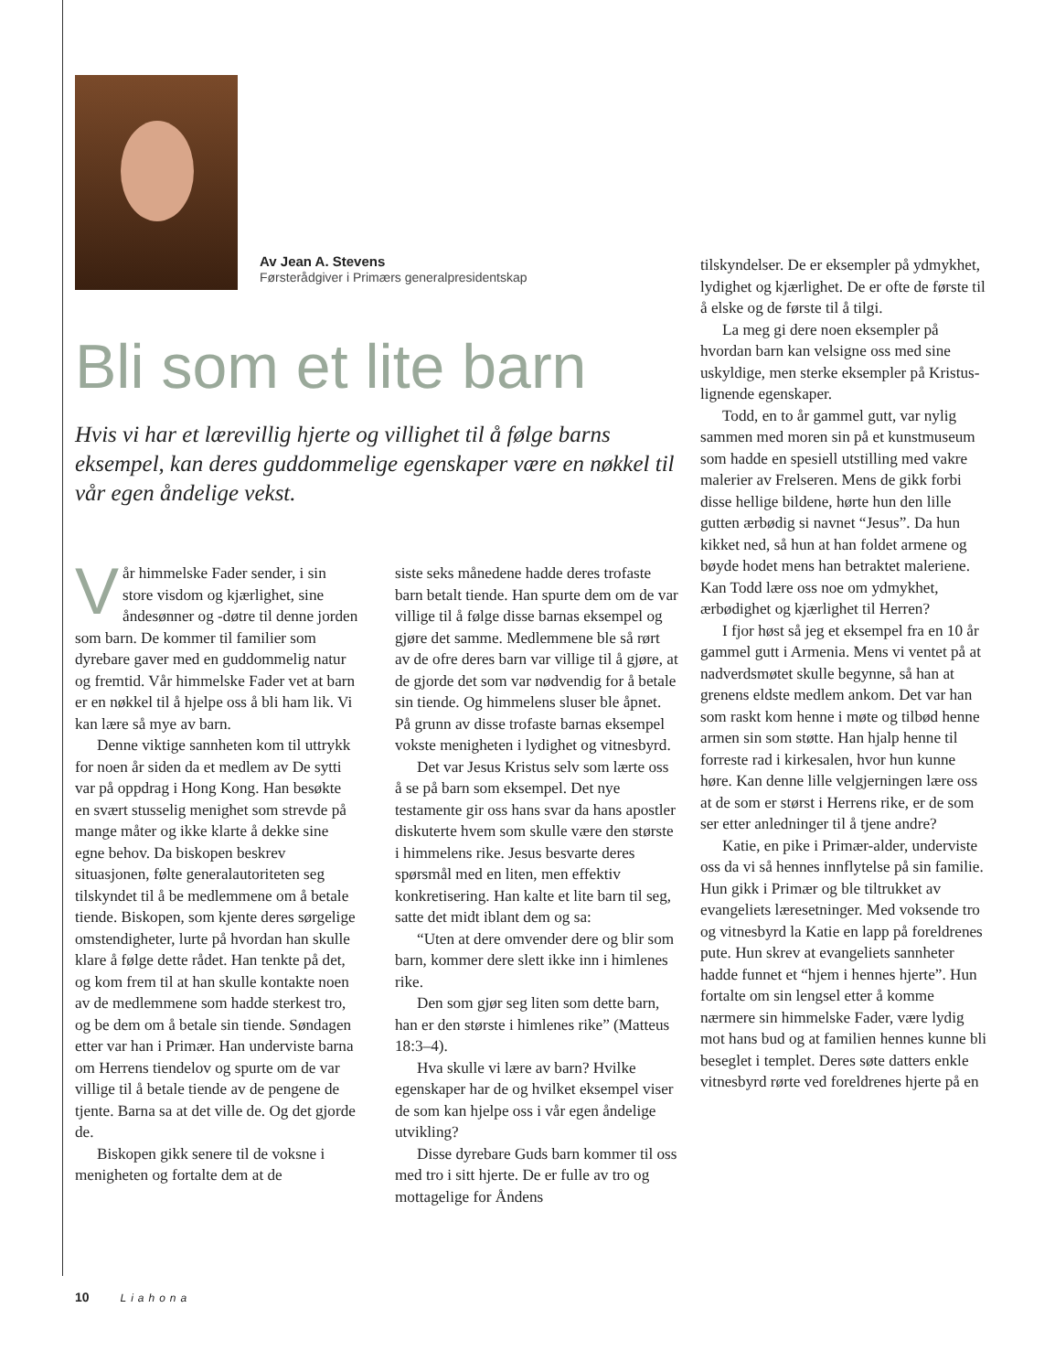Av Jean A. Stevens
Førsterådgiver i Primærs generalpresidentskap
Bli som et lite barn
Hvis vi har et lærevillig hjerte og villighet til å følge barns eksempel, kan deres guddommelige egenskaper være en nøkkel til vår egen åndelige vekst.
Vår himmelske Fader sender, i sin store visdom og kjærlighet, sine åndesønner og -døtre til denne jorden som barn. De kommer til familier som dyrebare gaver med en guddommelig natur og fremtid. Vår himmelske Fader vet at barn er en nøkkel til å hjelpe oss å bli ham lik. Vi kan lære så mye av barn.
Denne viktige sannheten kom til uttrykk for noen år siden da et medlem av De sytti var på oppdrag i Hong Kong. Han besøkte en svært stusselig menighet som strevde på mange måter og ikke klarte å dekke sine egne behov. Da biskopen beskrev situasjonen, følte generalautoriteten seg tilskyndet til å be medlemmene om å betale tiende. Biskopen, som kjente deres sørgelige omstendigheter, lurte på hvordan han skulle klare å følge dette rådet. Han tenkte på det, og kom frem til at han skulle kontakte noen av de medlemmene som hadde sterkest tro, og be dem om å betale sin tiende. Søndagen etter var han i Primær. Han underviste barna om Herrens tiendelov og spurte om de var villige til å betale tiende av de pengene de tjente. Barna sa at det ville de. Og det gjorde de.
Biskopen gikk senere til de voksne i menigheten og fortalte dem at de
siste seks månedene hadde deres trofaste barn betalt tiende. Han spurte dem om de var villige til å følge disse barnas eksempel og gjøre det samme. Medlemmene ble så rørt av de ofre deres barn var villige til å gjøre, at de gjorde det som var nødvendig for å betale sin tiende. Og himmelens sluser ble åpnet. På grunn av disse trofaste barnas eksempel vokste menigheten i lydighet og vitnesbyrd.
Det var Jesus Kristus selv som lærte oss å se på barn som eksempel. Det nye testamente gir oss hans svar da hans apostler diskuterte hvem som skulle være den største i himmelens rike. Jesus besvarte deres spørsmål med en liten, men effektiv konkretisering. Han kalte et lite barn til seg, satte det midt iblant dem og sa:
“Uten at dere omvender dere og blir som barn, kommer dere slett ikke inn i himlenes rike.
Den som gjør seg liten som dette barn, han er den største i himlenes rike” (Matteus 18:3–4).
Hva skulle vi lære av barn? Hvilke egenskaper har de og hvilket eksempel viser de som kan hjelpe oss i vår egen åndelige utvikling?
Disse dyrebare Guds barn kommer til oss med tro i sitt hjerte. De er fulle av tro og mottagelige for Åndens
tilskyndelser. De er eksempler på ydmykhet, lydighet og kjærlighet. De er ofte de første til å elske og de første til å tilgi.
La meg gi dere noen eksempler på hvordan barn kan velsigne oss med sine uskyldige, men sterke eksempler på Kristus-lignende egenskaper.
Todd, en to år gammel gutt, var nylig sammen med moren sin på et kunstmuseum som hadde en spesiell utstilling med vakre malerier av Frelseren. Mens de gikk forbi disse hellige bildene, hørte hun den lille gutten ærbødig si navnet “Jesus”. Da hun kikket ned, så hun at han foldet armene og bøyde hodet mens han betraktet maleriene. Kan Todd lære oss noe om ydmykhet, ærbødighet og kjærlighet til Herren?
I fjor høst så jeg et eksempel fra en 10 år gammel gutt i Armenia. Mens vi ventet på at nadverdsmøtet skulle begynne, så han at grenens eldste medlem ankom. Det var han som raskt kom henne i møte og tilbød henne armen sin som støtte. Han hjalp henne til forreste rad i kirkesalen, hvor hun kunne høre. Kan denne lille velgjerningen lære oss at de som er størst i Herrens rike, er de som ser etter anledninger til å tjene andre?
Katie, en pike i Primær-alder, underviste oss da vi så hennes innflytelse på sin familie. Hun gikk i Primær og ble tiltrukket av evangeliets læresetninger. Med voksende tro og vitnesbyrd la Katie en lapp på foreldrenes pute. Hun skrev at evangeliets sannheter hadde funnet et “hjem i hennes hjerte”. Hun fortalte om sin lengsel etter å komme nærmere sin himmelske Fader, være lydig mot hans bud og at familien hennes kunne bli beseglet i templet. Deres søte datters enkle vitnesbyrd rørte ved foreldrenes hjerte på en
10 Liahona